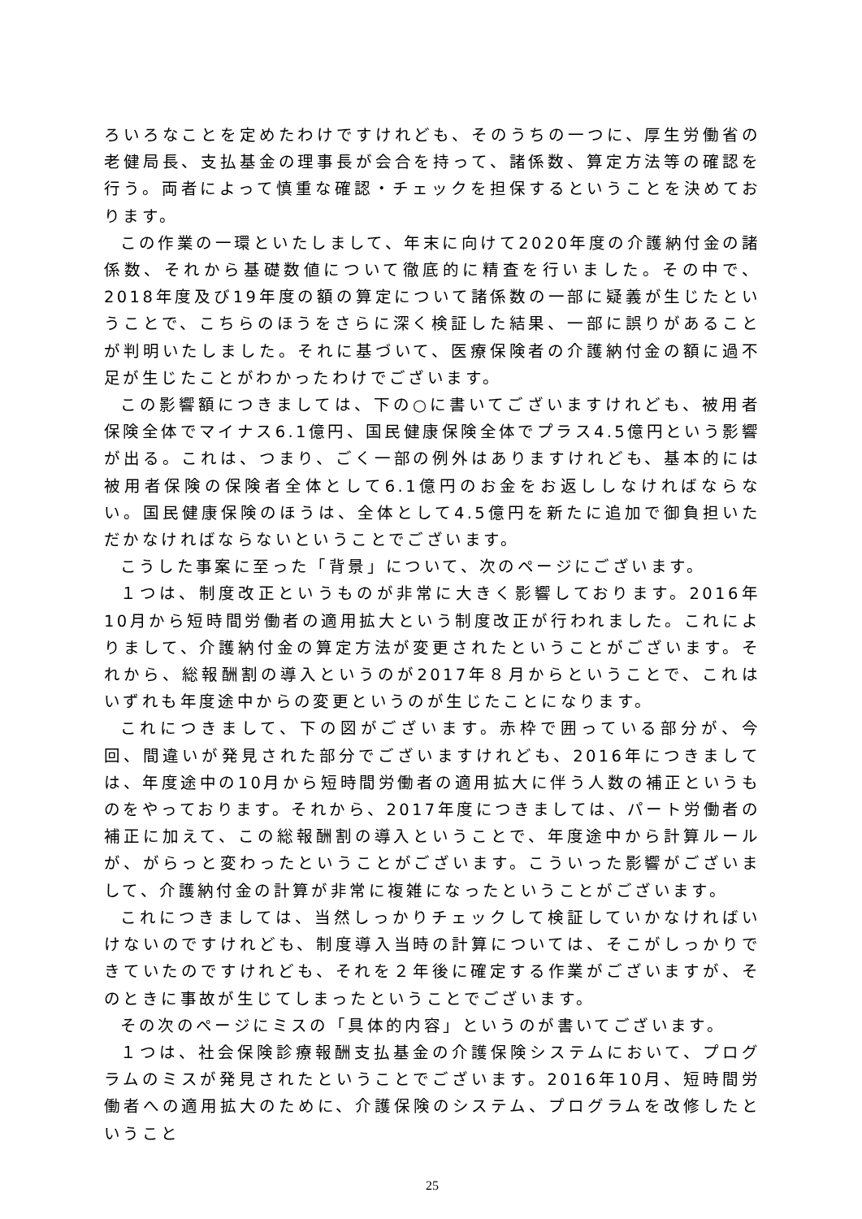ろいろなことを定めたわけですけれども、そのうちの一つに、厚生労働省の老健局長、支払基金の理事長が会合を持って、諸係数、算定方法等の確認を行う。両者によって慎重な確認・チェックを担保するということを決めております。
この作業の一環といたしまして、年末に向けて2020年度の介護納付金の諸係数、それから基礎数値について徹底的に精査を行いました。その中で、2018年度及び19年度の額の算定について諸係数の一部に疑義が生じたということで、こちらのほうをさらに深く検証した結果、一部に誤りがあることが判明いたしました。それに基づいて、医療保険者の介護納付金の額に過不足が生じたことがわかったわけでございます。
この影響額につきましては、下の○に書いてございますけれども、被用者保険全体でマイナス6.1億円、国民健康保険全体でプラス4.5億円という影響が出る。これは、つまり、ごく一部の例外はありますけれども、基本的には被用者保険の保険者全体として6.1億円のお金をお返ししなければならない。国民健康保険のほうは、全体として4.5億円を新たに追加で御負担いただかなければならないということでございます。
こうした事案に至った「背景」について、次のページにございます。
１つは、制度改正というものが非常に大きく影響しております。2016年10月から短時間労働者の適用拡大という制度改正が行われました。これによりまして、介護納付金の算定方法が変更されたということがございます。それから、総報酬割の導入というのが2017年８月からということで、これはいずれも年度途中からの変更というのが生じたことになります。
これにつきまして、下の図がございます。赤枠で囲っている部分が、今回、間違いが発見された部分でございますけれども、2016年につきましては、年度途中の10月から短時間労働者の適用拡大に伴う人数の補正というものをやっております。それから、2017年度につきましては、パート労働者の補正に加えて、この総報酬割の導入ということで、年度途中から計算ルールが、がらっと変わったということがございます。こういった影響がございまして、介護納付金の計算が非常に複雑になったということがございます。
これにつきましては、当然しっかりチェックして検証していかなければいけないのですけれども、制度導入当時の計算については、そこがしっかりできていたのですけれども、それを２年後に確定する作業がございますが、そのときに事故が生じてしまったということでございます。
その次のページにミスの「具体的内容」というのが書いてございます。
１つは、社会保険診療報酬支払基金の介護保険システムにおいて、プログラムのミスが発見されたということでございます。2016年10月、短時間労働者への適用拡大のために、介護保険のシステム、プログラムを改修したということ
25